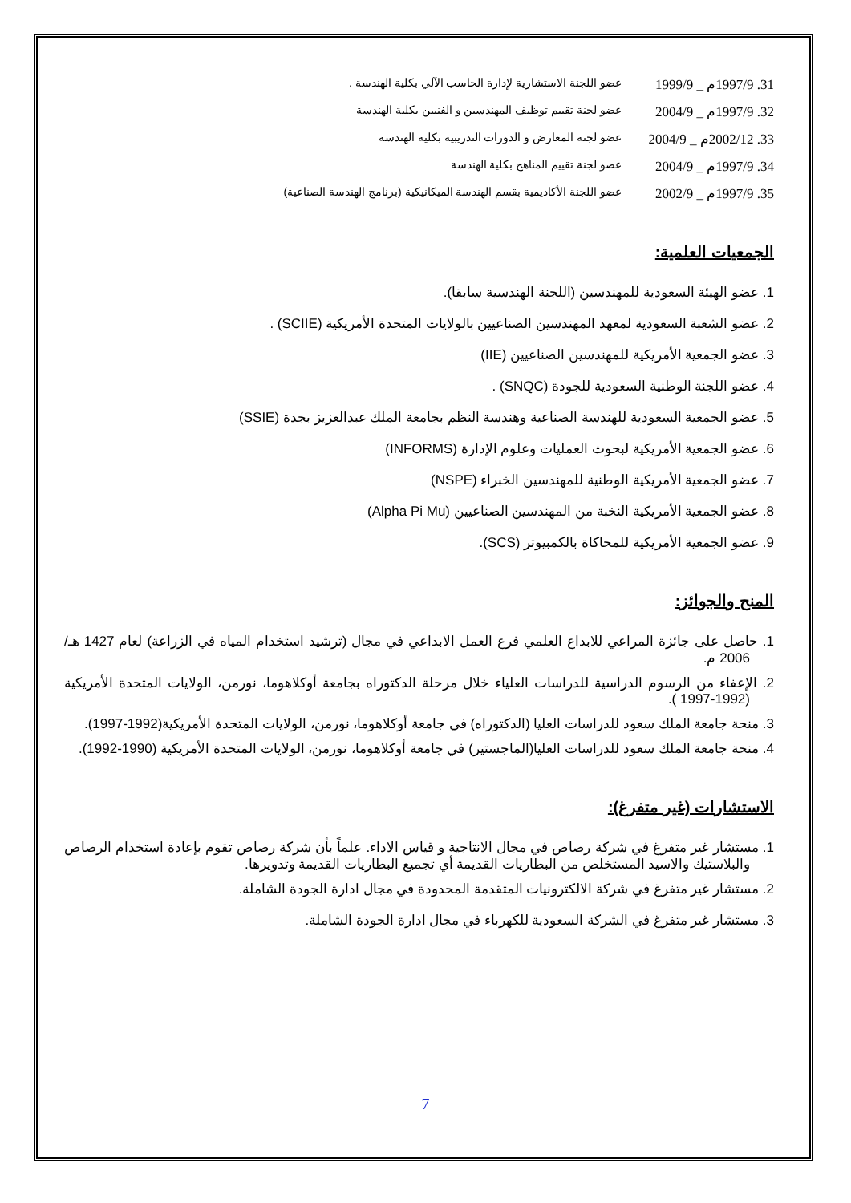31. 1997/9م _ 1999/9 عضو اللجنة الاستشارية لإدارة الحاسب الآلي بكلية الهندسة .
32. 1997/9م _ 2004/9 عضو لجنة تقييم توظيف المهندسين و الفنيين بكلية الهندسة
33. 2002/12م _ 2004/9 عضو لجنة المعارض و الدورات التدريبية بكلية الهندسة
34. 1997/9م _ 2004/9 عضو لجنة تقييم المناهج بكلية الهندسة
35. 1997/9م _ 2002/9 عضو اللجنة الأكاديمية بقسم الهندسة الميكانيكية (برنامج الهندسة الصناعية)
الجمعيات العلمية:
1. عضو الهيئة السعودية للمهندسين (اللجنة الهندسية سابقا).
2. عضو الشعبة السعودية لمعهد المهندسين الصناعيين بالولايات المتحدة الأمريكية (SCIIE) .
3. عضو الجمعية الأمريكية للمهندسين الصناعيين (IIE)
4. عضو اللجنة الوطنية السعودية للجودة (SNQC) .
5. عضو الجمعية السعودية للهندسة الصناعية وهندسة النظم بجامعة الملك عبدالعزيز بجدة (SSIE)
6. عضو الجمعية الأمريكية لبحوث العمليات وعلوم الإدارة (INFORMS)
7. عضو الجمعية الأمريكية الوطنية للمهندسين الخبراء (NSPE)
8. عضو الجمعية الأمريكية النخبة من المهندسين الصناعيين (Alpha Pi Mu)
9. عضو الجمعية الأمريكية للمحاكاة بالكمبيوتر (SCS).
المنح والجوائز:
1. حاصل على جائزة المراعي للابداع العلمي فرع العمل الابداعي في مجال (ترشيد استخدام المياه في الزراعة) لعام 1427 هـ/ 2006 م.
2. الإعفاء من الرسوم الدراسية للدراسات العلياء خلال مرحلة الدكتوراه بجامعة أوكلاهوما، نورمن، الولايات المتحدة الأمريكية (1992-1997 ).
3. منحة جامعة الملك سعود للدراسات العليا (الدكتوراه) في جامعة أوكلاهوما، نورمن، الولايات المتحدة الأمريكية(1992-1997).
4. منحة جامعة الملك سعود للدراسات العليا(الماجستير) في جامعة أوكلاهوما، نورمن، الولايات المتحدة الأمريكية (1990-1992).
الاستشارات (غير متفرغ):
1. مستشار غير متفرغ في شركة رصاص في مجال الانتاجية و قياس الاداء. علماً بأن شركة رصاص تقوم بإعادة استخدام الرصاص والبلاستيك والاسيد المستخلص من البطاريات القديمة أي تجميع البطاريات القديمة وتدويرها.
2. مستشار غير متفرغ في شركة الالكترونيات المتقدمة المحدودة في مجال ادارة الجودة الشاملة.
3. مستشار غير متفرغ في الشركة السعودية للكهرباء في مجال ادارة الجودة الشاملة.
7